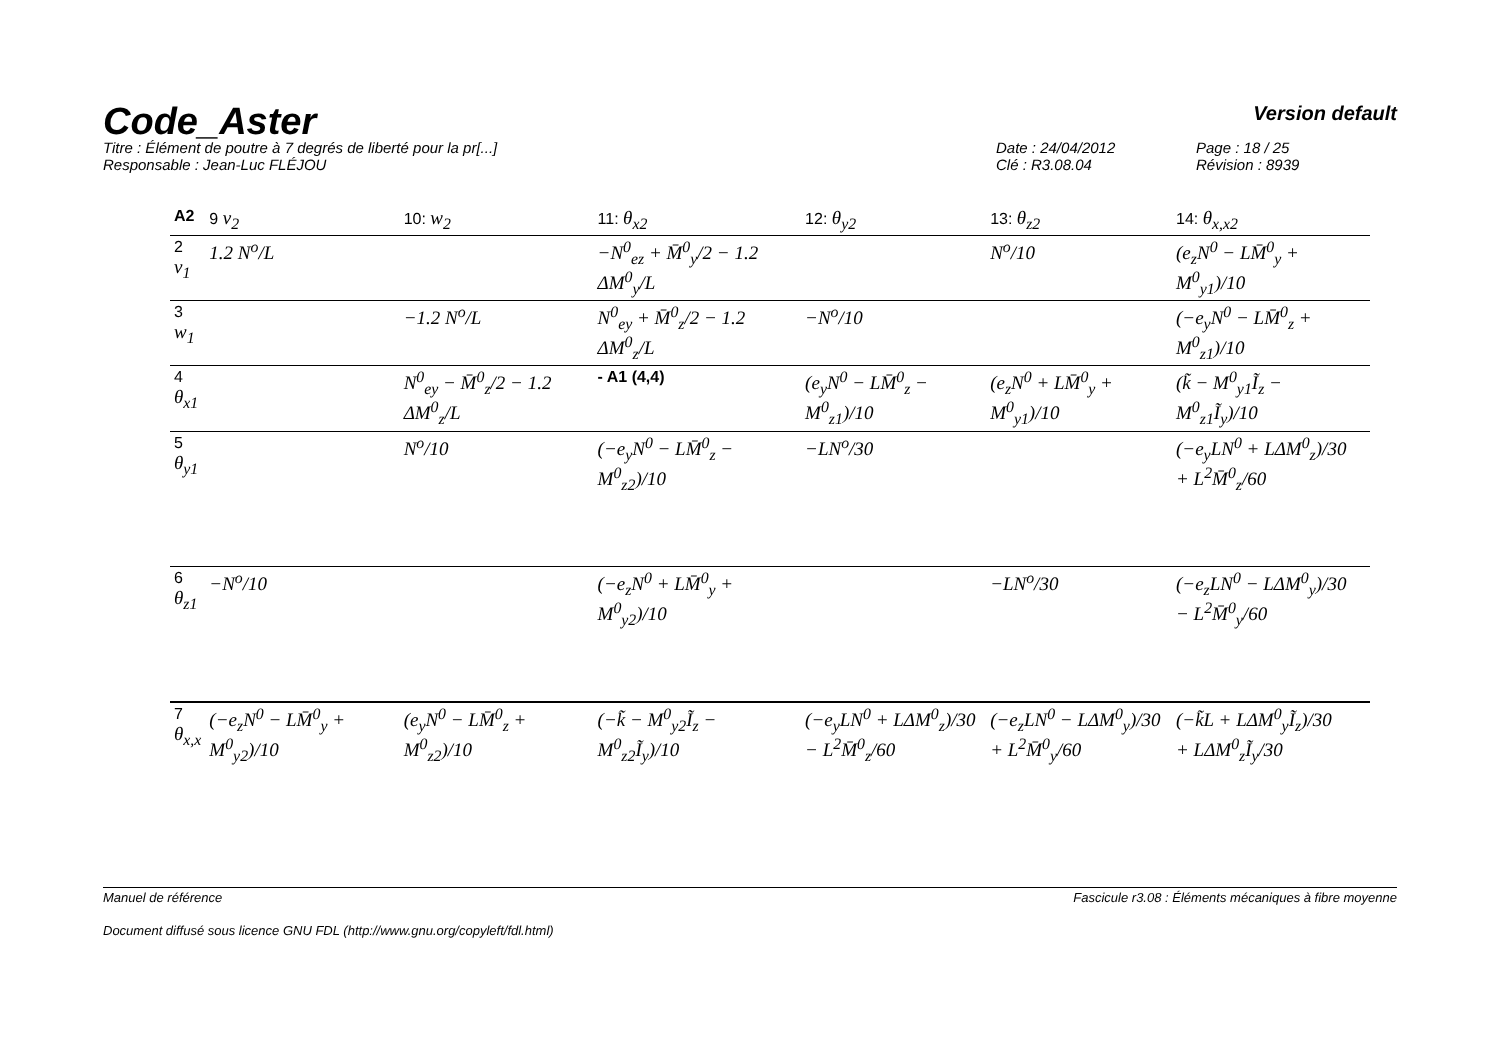Code_Aster
Version default
Titre : Élément de poutre à 7 degrés de liberté pour la pr[...]
Responsable : Jean-Luc FLÉJOU
Date : 24/04/2012
Clé : R3.08.04
Page : 18 / 25
Révision : 8939
| A2 | 9 v<sub>2</sub> | 10: w<sub>2</sub> | 11: θ<sub>x2</sub> | 12: θ<sub>y2</sub> | 13: θ<sub>z2</sub> | 14: θ<sub>x,x2</sub> |
| --- | --- | --- | --- | --- | --- | --- |
| 2 v<sub>1</sub> | 1.2 N<sup>o</sup>/L | | −N<sup>0</sup><sub>ez</sub> + M̄<sup>0</sup><sub>y</sub>/2 − 1.2 ΔM<sup>0</sup><sub>y</sub>/L | | N<sup>o</sup>/10 | (e<sub>z</sub>N<sup>0</sup> − LM̄<sup>0</sup><sub>y</sub> + M<sup>0</sup><sub>y1</sub>)/10 |
| 3 w<sub>1</sub> | | −1.2 N<sup>o</sup>/L | N<sup>0</sup><sub>ey</sub> + M̄<sup>0</sup><sub>z</sub>/2 − 1.2 ΔM<sup>0</sup><sub>z</sub>/L | −N<sup>o</sup>/10 | | (−e<sub>y</sub>N<sup>0</sup> − LM̄<sup>0</sup><sub>z</sub> + M<sup>0</sup><sub>z1</sub>)/10 |
| 4 θ<sub>x1</sub> | | N<sup>0</sup><sub>ey</sub> − M̄<sup>0</sup><sub>z</sub>/2 − 1.2 ΔM<sup>0</sup><sub>z</sub>/L | - A1 (4,4) | (e<sub>y</sub>N<sup>0</sup> − LM̄<sup>0</sup><sub>z</sub> − M<sup>0</sup><sub>z1</sub>)/10 | (e<sub>z</sub>N<sup>0</sup> + LM̄<sup>0</sup><sub>y</sub> + M<sup>0</sup><sub>y1</sub>)/10 | (k̃ − M<sup>0</sup><sub>y1</sub>Ĩ<sub>z</sub> − M<sup>0</sup><sub>z1</sub>Ĩ<sub>y</sub>)/10 |
| 5 θ<sub>y1</sub> | | N<sup>o</sup>/10 | (−e<sub>y</sub>N<sup>0</sup> − LM̄<sup>0</sup><sub>z</sub> − M<sup>0</sup><sub>z2</sub>)/10 | −LN<sup>o</sup>/30 | | (−e<sub>y</sub>LN<sup>0</sup> + LΔM<sup>0</sup><sub>z</sub>)/30 + L<sup>2</sup>M̄<sup>0</sup><sub>z</sub>/60 |
| 6 θ<sub>z1</sub> | −N<sup>o</sup>/10 | | (−e<sub>z</sub>N<sup>0</sup> + LM̄<sup>0</sup><sub>y</sub> + M<sup>0</sup><sub>y2</sub>)/10 | | −LN<sup>o</sup>/30 | (−e<sub>z</sub>LN<sup>0</sup> − LΔM<sup>0</sup><sub>y</sub>)/30 − L<sup>2</sup>M̄<sup>0</sup><sub>y</sub>/60 |
| 7 θ<sub>x,x</sub> | (−e<sub>z</sub>N<sup>0</sup> − LM̄<sup>0</sup><sub>y</sub> + M<sup>0</sup><sub>y2</sub>)/10 | (e<sub>y</sub>N<sup>0</sup> − LM̄<sup>0</sup><sub>z</sub> + M<sup>0</sup><sub>z2</sub>)/10 | (−k̃ − M<sup>0</sup><sub>y2</sub>Ĩ<sub>z</sub> − M<sup>0</sup><sub>z2</sub>Ĩ<sub>y</sub>)/10 | (−e<sub>y</sub>LN<sup>0</sup> + LΔM<sup>0</sup><sub>z</sub>)/30 − L<sup>2</sup>M̄<sup>0</sup><sub>z</sub>/60 | (−e<sub>z</sub>LN<sup>0</sup> − LΔM<sup>0</sup><sub>y</sub>)/30 + L<sup>2</sup>M̄<sup>0</sup><sub>y</sub>/60 | (−k̃L + LΔM<sup>0</sup><sub>y</sub>Ĩ<sub>z</sub>)/30 + LΔM<sup>0</sup><sub>z</sub>Ĩ<sub>y</sub>/30 |
Manuel de référence Fascicule r3.08 : Éléments mécaniques à fibre moyenne
Document diffusé sous licence GNU FDL (http://www.gnu.org/copyleft/fdl.html)